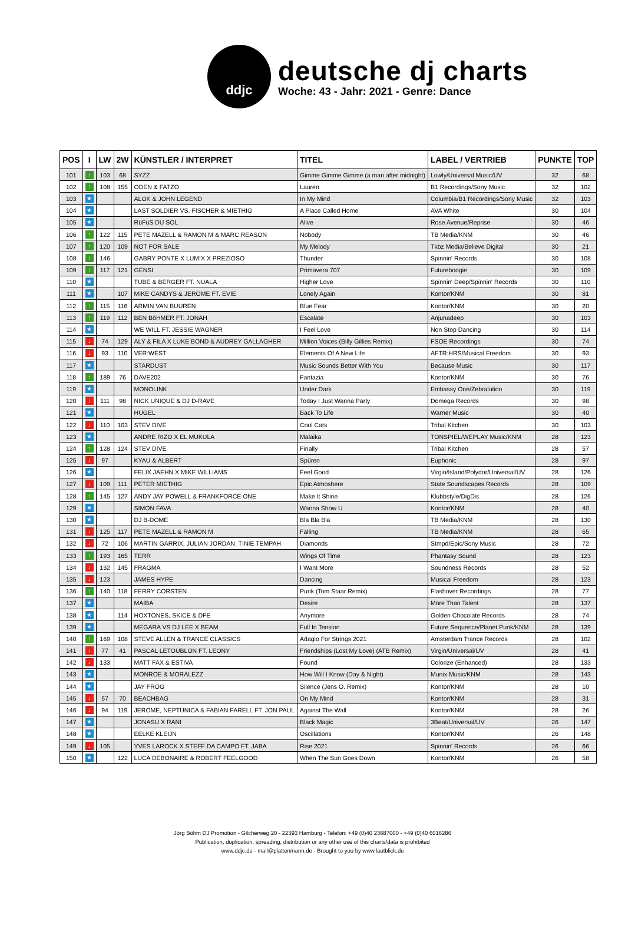ddjc
deutsche dj charts
Woche: 43 - Jahr: 2021 - Genre: Dance
| POS | I | LW | 2W | KÜNSTLER / INTERPRET | TITEL | LABEL / VERTRIEB | PUNKTE | TOP |
| --- | --- | --- | --- | --- | --- | --- | --- | --- |
| 101 | ↑ | 103 | 68 | SYZZ | Gimme Gimme Gimme (a man after midnight) | Lowly/Universal Music/UV | 32 | 68 |
| 102 | ↑ | 108 | 155 | ODEN & FATZO | Lauren | B1 Recordings/Sony Music | 32 | 102 |
| 103 | ★ | | | ALOK & JOHN LEGEND | In My Mind | Columbia/B1 Recordings/Sony Music | 32 | 103 |
| 104 | ★ | | | LAST SOLDIER VS. FISCHER & MIETHIG | A Place Called Home | AVA White | 30 | 104 |
| 105 | ★ | | | RüFüS DU SOL | Alive | Rose Avenue/Reprise | 30 | 46 |
| 106 | ↑ | 122 | 115 | PETE MAZELL & RAMON M & MARC REASON | Nobody | TB Media/KNM | 30 | 46 |
| 107 | ↑ | 120 | 109 | NOT FOR SALE | My Melody | Tkbz Media/Believe Digital | 30 | 21 |
| 108 | ↑ | 146 | | GABRY PONTE X LUM!X X PREZIOSO | Thunder | Spinnin' Records | 30 | 108 |
| 109 | ↑ | 117 | 121 | GENSI | Primavera 707 | Futureboogie | 30 | 109 |
| 110 | ★ | | | TUBE & BERGER FT. NUALA | Higher Love | Spinnin' Deep/Spinnin' Records | 30 | 110 |
| 111 | ★ | | 107 | MIKE CANDYS & JEROME FT. EVIE | Lonely Again | Kontor/KNM | 30 | 81 |
| 112 | ↑ | 115 | 116 | ARMIN VAN BUUREN | Blue Fear | Kontor/KNM | 30 | 20 |
| 113 | ↑ | 119 | 112 | BEN BöHMER FT. JONAH | Escalate | Anjunadeep | 30 | 103 |
| 114 | ★ | | | WE WILL FT. JESSIE WAGNER | I Feel Love | Non Stop Dancing | 30 | 114 |
| 115 | ↓ | 74 | 129 | ALY & FILA X LUKE BOND & AUDREY GALLAGHER | Million Voices (Billy Gillies Remix) | FSOE Recordings | 30 | 74 |
| 116 | ↓ | 93 | 110 | VER:WEST | Elements Of A New Life | AFTR:HRS/Musical Freedom | 30 | 93 |
| 117 | ★ | | | STARDUST | Music Sounds Better With You | Because Music | 30 | 117 |
| 118 | ↑ | 189 | 76 | DAVE202 | Fantazia | Kontor/KNM | 30 | 76 |
| 119 | ★ | | | MONOLINK | Under Dark | Embassy One/Zebralution | 30 | 119 |
| 120 | ↓ | 111 | 98 | NICK UNIQUE & DJ D-RAVE | Today I Just Wanna Party | Domega Records | 30 | 98 |
| 121 | ★ | | | HUGEL | Back To Life | Warner Music | 30 | 40 |
| 122 | ↓ | 110 | 103 | STEV DIVE | Cool Cats | Tribal Kitchen | 30 | 103 |
| 123 | ★ | | | ANDRE RIZO X EL MUKULA | Malaika | TONSPIEL/WEPLAY Music/KNM | 28 | 123 |
| 124 | ↑ | 128 | 124 | STEV DIVE | Finally | Tribal Kitchen | 28 | 57 |
| 125 | ↓ | 97 | | KYAU & ALBERT | Spüren | Euphonic | 28 | 97 |
| 126 | ★ | | | FELIX JAEHN X MIKE WILLIAMS | Feel Good | Virgin/Island/Polydor/Universal/UV | 28 | 126 |
| 127 | ↓ | 109 | 111 | PETER MIETHIG | Epic Atmoshere | State Soundscapes Records | 28 | 109 |
| 128 | ↑ | 145 | 127 | ANDY JAY POWELL & FRANKFORCE ONE | Make It Shine | Klubbstyle/DigDis | 28 | 126 |
| 129 | ★ | | | SIMON FAVA | Wanna Show U | Kontor/KNM | 28 | 40 |
| 130 | ★ | | | DJ B-DOME | Bla Bla Bla | TB Media/KNM | 28 | 130 |
| 131 | ↓ | 125 | 117 | PETE MAZELL & RAMON M | Falling | TB Media/KNM | 28 | 65 |
| 132 | ↓ | 72 | 106 | MARTIN GARRIX, JULIAN JORDAN, TINIE TEMPAH | Diamonds | Stmpd/Epic/Sony Music | 28 | 72 |
| 133 | ↑ | 193 | 165 | TERR | Wings Of Time | Phantasy Sound | 28 | 123 |
| 134 | ↓ | 132 | 145 | FRAGMA | I Want More | Soundness Records | 28 | 52 |
| 135 | ↓ | 123 | | JAMES HYPE | Dancing | Musical Freedom | 28 | 123 |
| 136 | ↑ | 140 | 118 | FERRY CORSTEN | Punk (Tom Staar Remix) | Flashover Recordings | 28 | 77 |
| 137 | ★ | | | MAIBA | Desire | More Than Talent | 28 | 137 |
| 138 | ★ | | 114 | HOXTONES, SKICE & DFE | Anymore | Golden Chocolate Records | 28 | 74 |
| 139 | ★ | | | MEGARA VS DJ LEE X BEAM | Full In Tension | Future Sequence/Planet Punk/KNM | 28 | 139 |
| 140 | ↑ | 169 | 108 | STEVE ALLEN & TRANCE CLASSICS | Adagio For Strings 2021 | Amsterdam Trance Records | 28 | 102 |
| 141 | ↓ | 77 | 41 | PASCAL LETOUBLON FT. LEONY | Friendships (Lost My Love) (ATB Remix) | Virgin/Universal/UV | 28 | 41 |
| 142 | ↓ | 133 | | MATT FAX & ESTIVA | Found | Colorize (Enhanced) | 28 | 133 |
| 143 | ★ | | | MONROE & MORALEZZ | How Will I Know (Day & Night) | Munix Music/KNM | 28 | 143 |
| 144 | ★ | | | JAY FROG | Silence (Jens O. Remix) | Kontor/KNM | 28 | 10 |
| 145 | ↓ | 57 | 70 | BEACHBAG | On My Mind | Kontor/KNM | 28 | 31 |
| 146 | ↓ | 94 | 119 | JEROME, NEPTUNICA & FABIAN FARELL FT. JON PAUL | Against The Wall | Kontor/KNM | 28 | 26 |
| 147 | ★ | | | JONASU X RANI | Black Magic | 3Beat/Universal/UV | 26 | 147 |
| 148 | ★ | | | EELKE KLEIJN | Oscillations | Kontor/KNM | 26 | 148 |
| 149 | ↓ | 105 | | YVES LAROCK X STEFF DA CAMPO FT. JABA | Rise 2021 | Spinnin' Records | 26 | 66 |
| 150 | ★ | | 122 | LUCA DEBONAIRE & ROBERT FEELGOOD | When The Sun Goes Down | Kontor/KNM | 26 | 58 |
Jörg Böhm DJ Promotion - Gilcherweg 20 - 22393 Hamburg - Telefon: +49 (0)40 23687000 - +49 (0)40 6016286
Publication, duplication, spreading, distribution or any other use of this charts/data is prohibited
www.ddjc.de - mail@plattenmann.de - Brought to you by www.lautblick.de